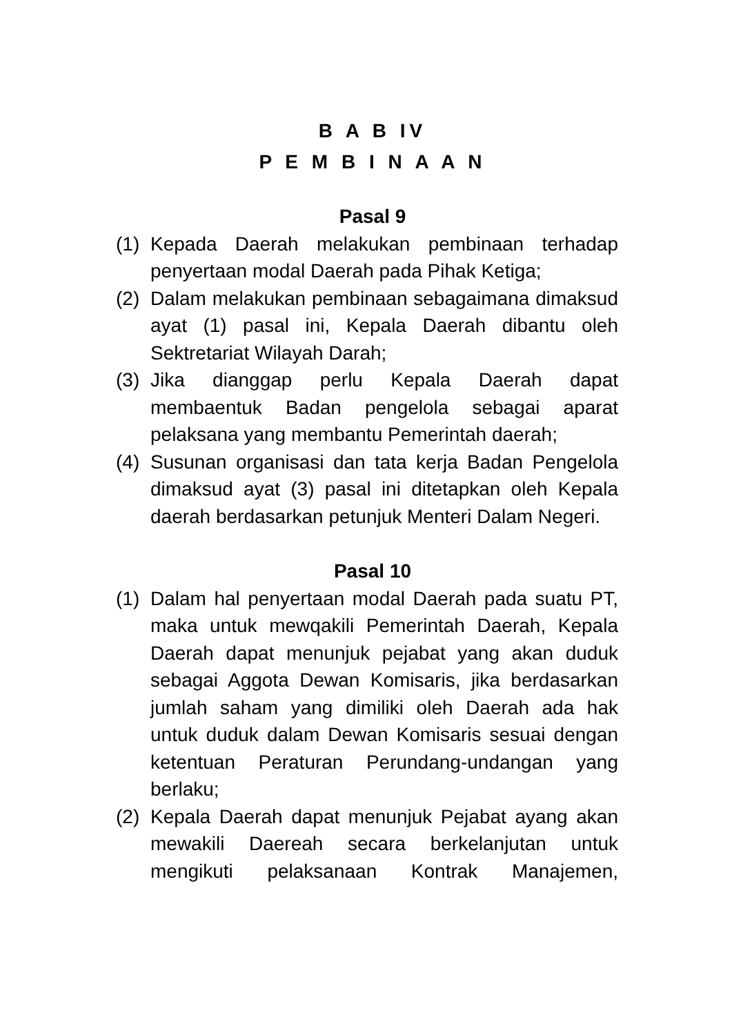B A B IV
P E M B I N A A N
Pasal 9
(1) Kepada Daerah melakukan pembinaan terhadap penyertaan modal Daerah pada Pihak Ketiga;
(2) Dalam melakukan pembinaan sebagaimana dimaksud ayat (1) pasal ini, Kepala Daerah dibantu oleh Sektretariat Wilayah Darah;
(3) Jika dianggap perlu Kepala Daerah dapat membaentuk Badan pengelola sebagai aparat pelaksana yang membantu Pemerintah daerah;
(4) Susunan organisasi dan tata kerja Badan Pengelola dimaksud ayat (3) pasal ini ditetapkan oleh Kepala daerah berdasarkan petunjuk Menteri Dalam Negeri.
Pasal 10
(1) Dalam hal penyertaan modal Daerah pada suatu PT, maka untuk mewqakili Pemerintah Daerah, Kepala Daerah dapat menunjuk pejabat yang akan duduk sebagai Aggota Dewan Komisaris, jika berdasarkan jumlah saham yang dimiliki oleh Daerah ada hak untuk duduk dalam Dewan Komisaris sesuai dengan ketentuan Peraturan Perundang-undangan yang berlaku;
(2) Kepala Daerah dapat menunjuk Pejabat ayang akan mewakili Daereah secara berkelanjutan untuk mengikuti pelaksanaan Kontrak Manajemen,